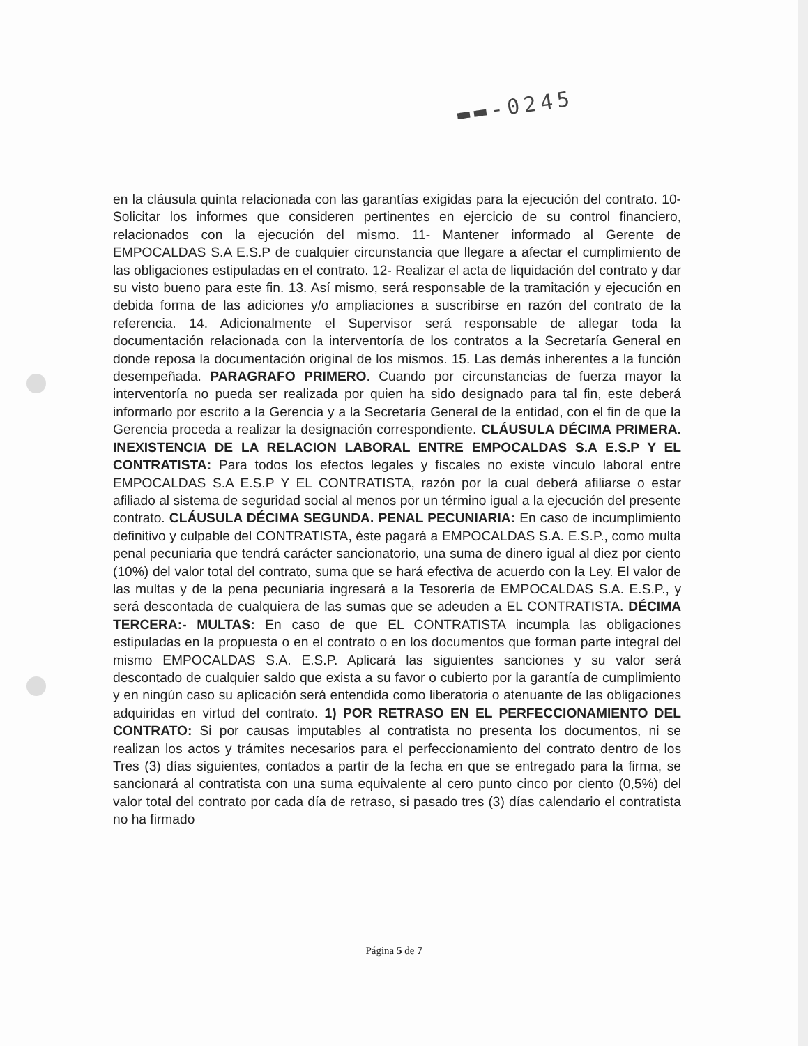▬▬-0245
en la cláusula quinta relacionada con las garantías exigidas para la ejecución del contrato. 10- Solicitar los informes que consideren pertinentes en ejercicio de su control financiero, relacionados con la ejecución del mismo. 11- Mantener informado al Gerente de EMPOCALDAS S.A E.S.P de cualquier circunstancia que llegare a afectar el cumplimiento de las obligaciones estipuladas en el contrato. 12- Realizar el acta de liquidación del contrato y dar su visto bueno para este fin. 13. Así mismo, será responsable de la tramitación y ejecución en debida forma de las adiciones y/o ampliaciones a suscribirse en razón del contrato de la referencia. 14. Adicionalmente el Supervisor será responsable de allegar toda la documentación relacionada con la interventoría de los contratos a la Secretaría General en donde reposa la documentación original de los mismos. 15. Las demás inherentes a la función desempeñada. PARAGRAFO PRIMERO. Cuando por circunstancias de fuerza mayor la interventoría no pueda ser realizada por quien ha sido designado para tal fin, este deberá informarlo por escrito a la Gerencia y a la Secretaría General de la entidad, con el fin de que la Gerencia proceda a realizar la designación correspondiente. CLÁUSULA DÉCIMA PRIMERA. INEXISTENCIA DE LA RELACION LABORAL ENTRE EMPOCALDAS S.A E.S.P Y EL CONTRATISTA: Para todos los efectos legales y fiscales no existe vínculo laboral entre EMPOCALDAS S.A E.S.P Y EL CONTRATISTA, razón por la cual deberá afiliarse o estar afiliado al sistema de seguridad social al menos por un término igual a la ejecución del presente contrato. CLÁUSULA DÉCIMA SEGUNDA. PENAL PECUNIARIA: En caso de incumplimiento definitivo y culpable del CONTRATISTA, éste pagará a EMPOCALDAS S.A. E.S.P., como multa penal pecuniaria que tendrá carácter sancionatorio, una suma de dinero igual al diez por ciento (10%) del valor total del contrato, suma que se hará efectiva de acuerdo con la Ley. El valor de las multas y de la pena pecuniaria ingresará a la Tesorería de EMPOCALDAS S.A. E.S.P., y será descontada de cualquiera de las sumas que se adeuden a EL CONTRATISTA. DÉCIMA TERCERA:- MULTAS: En caso de que EL CONTRATISTA incumpla las obligaciones estipuladas en la propuesta o en el contrato o en los documentos que forman parte integral del mismo EMPOCALDAS S.A. E.S.P. Aplicará las siguientes sanciones y su valor será descontado de cualquier saldo que exista a su favor o cubierto por la garantía de cumplimiento y en ningún caso su aplicación será entendida como liberatoria o atenuante de las obligaciones adquiridas en virtud del contrato. 1) POR RETRASO EN EL PERFECCIONAMIENTO DEL CONTRATO: Si por causas imputables al contratista no presenta los documentos, ni se realizan los actos y trámites necesarios para el perfeccionamiento del contrato dentro de los Tres (3) días siguientes, contados a partir de la fecha en que se entregado para la firma, se sancionará al contratista con una suma equivalente al cero punto cinco por ciento (0,5%) del valor total del contrato por cada día de retraso, si pasado tres (3) días calendario el contratista no ha firmado
Página 5 de 7